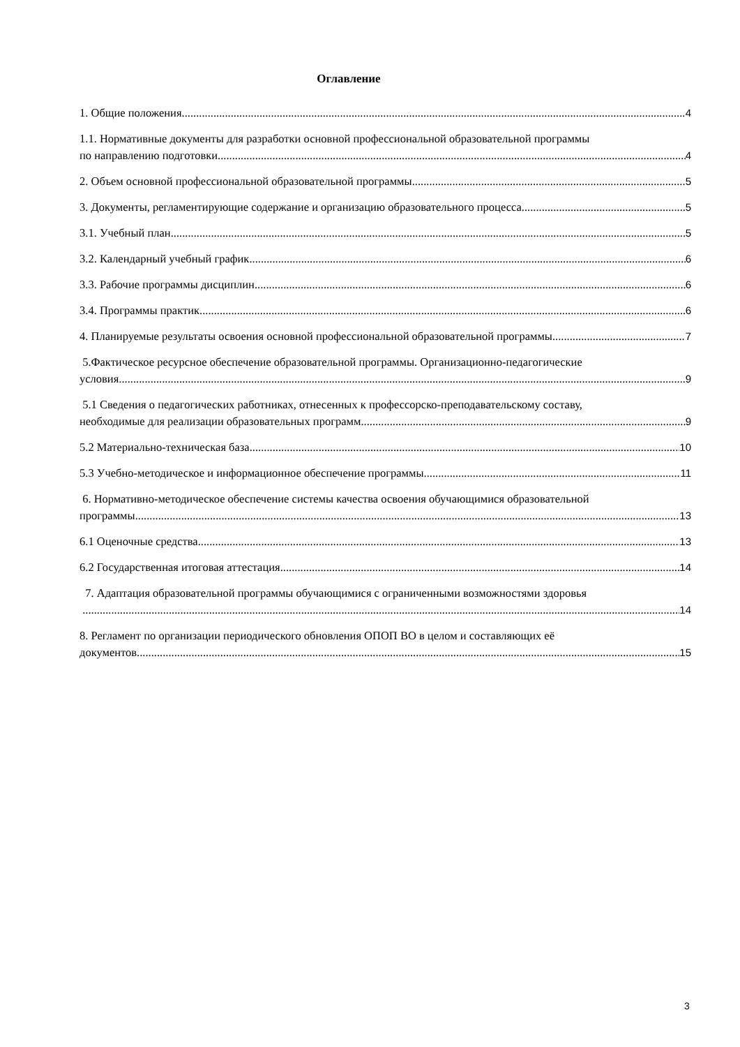Оглавление
1. Общие положения 4
1.1. Нормативные документы для разработки основной профессиональной образовательной программы
по направлению подготовки 4
2. Объем основной профессиональной образовательной программы 5
3. Документы, регламентирующие содержание и организацию образовательного процесса 5
3.1. Учебный план 5
3.2. Календарный учебный график 6
3.3. Рабочие программы дисциплин 6
3.4. Программы практик 6
4. Планируемые результаты освоения основной профессиональной образовательной программы 7
5.Фактическое ресурсное обеспечение образовательной программы. Организационно-педагогические
условия 9
5.1 Сведения о педагогических работниках, отнесенных к профессорско-преподавательскому составу,
необходимые для реализации образовательных программ 9
5.2 Материально-техническая база 10
5.3 Учебно-методическое и информационное обеспечение программы 11
6. Нормативно-методическое обеспечение системы качества освоения обучающимися образовательной
программы 13
6.1 Оценочные средства 13
6.2 Государственная итоговая аттестация 14
7. Адаптация образовательной программы обучающимися с ограниченными возможностями здоровья
14
8. Регламент по организации периодического обновления ОПОП ВО в целом и составляющих её
документов 15
3